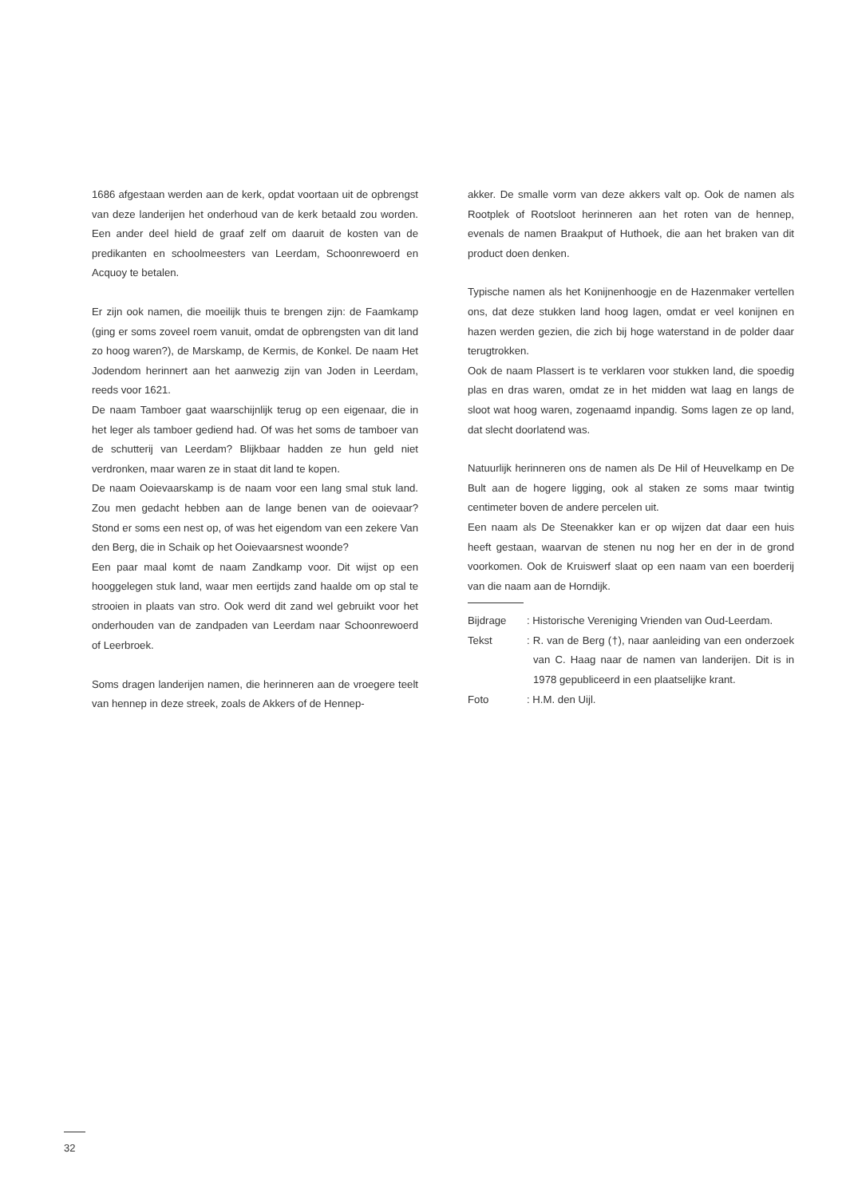1686 afgestaan werden aan de kerk, opdat voortaan uit de opbrengst van deze landerijen het onderhoud van de kerk betaald zou worden. Een ander deel hield de graaf zelf om daaruit de kosten van de predikanten en schoolmeesters van Leerdam, Schoonrewoerd en Acquoy te betalen.
Er zijn ook namen, die moeilijk thuis te brengen zijn: de Faamkamp (ging er soms zoveel roem vanuit, omdat de opbrengsten van dit land zo hoog waren?), de Marskamp, de Kermis, de Konkel. De naam Het Jodendom herinnert aan het aanwezig zijn van Joden in Leerdam, reeds voor 1621.
De naam Tamboer gaat waarschijnlijk terug op een eigenaar, die in het leger als tamboer gediend had. Of was het soms de tamboer van de schutterij van Leerdam? Blijkbaar hadden ze hun geld niet verdronken, maar waren ze in staat dit land te kopen.
De naam Ooievaarskamp is de naam voor een lang smal stuk land. Zou men gedacht hebben aan de lange benen van de ooievaar? Stond er soms een nest op, of was het eigendom van een zekere Van den Berg, die in Schaik op het Ooievaarsnest woonde?
Een paar maal komt de naam Zandkamp voor. Dit wijst op een hooggelegen stuk land, waar men eertijds zand haalde om op stal te strooien in plaats van stro. Ook werd dit zand wel gebruikt voor het onderhouden van de zandpaden van Leerdam naar Schoonrewoerd of Leerbroek.
Soms dragen landerijen namen, die herinneren aan de vroegere teelt van hennep in deze streek, zoals de Akkers of de Hennep-
akker. De smalle vorm van deze akkers valt op. Ook de namen als Rootplek of Rootsloot herinneren aan het roten van de hennep, evenals de namen Braakput of Huthoek, die aan het braken van dit product doen denken.
Typische namen als het Konijnenhoogje en de Hazenmaker vertellen ons, dat deze stukken land hoog lagen, omdat er veel konijnen en hazen werden gezien, die zich bij hoge waterstand in de polder daar terugtrokken.
Ook de naam Plassert is te verklaren voor stukken land, die spoedig plas en dras waren, omdat ze in het midden wat laag en langs de sloot wat hoog waren, zogenaamd inpandig. Soms lagen ze op land, dat slecht doorlatend was.
Natuurlijk herinneren ons de namen als De Hil of Heuvelkamp en De Bult aan de hogere ligging, ook al staken ze soms maar twintig centimeter boven de andere percelen uit.
Een naam als De Steenakker kan er op wijzen dat daar een huis heeft gestaan, waarvan de stenen nu nog her en der in de grond voorkomen. Ook de Kruiswerf slaat op een naam van een boerderij van die naam aan de Horndijk.
Bijdrage : Historische Vereniging Vrienden van Oud-Leerdam.
Tekst : R. van de Berg (†), naar aanleiding van een onderzoek van C. Haag naar de namen van landerijen. Dit is in 1978 gepubliceerd in een plaatselijke krant.
Foto : H.M. den Uijl.
32